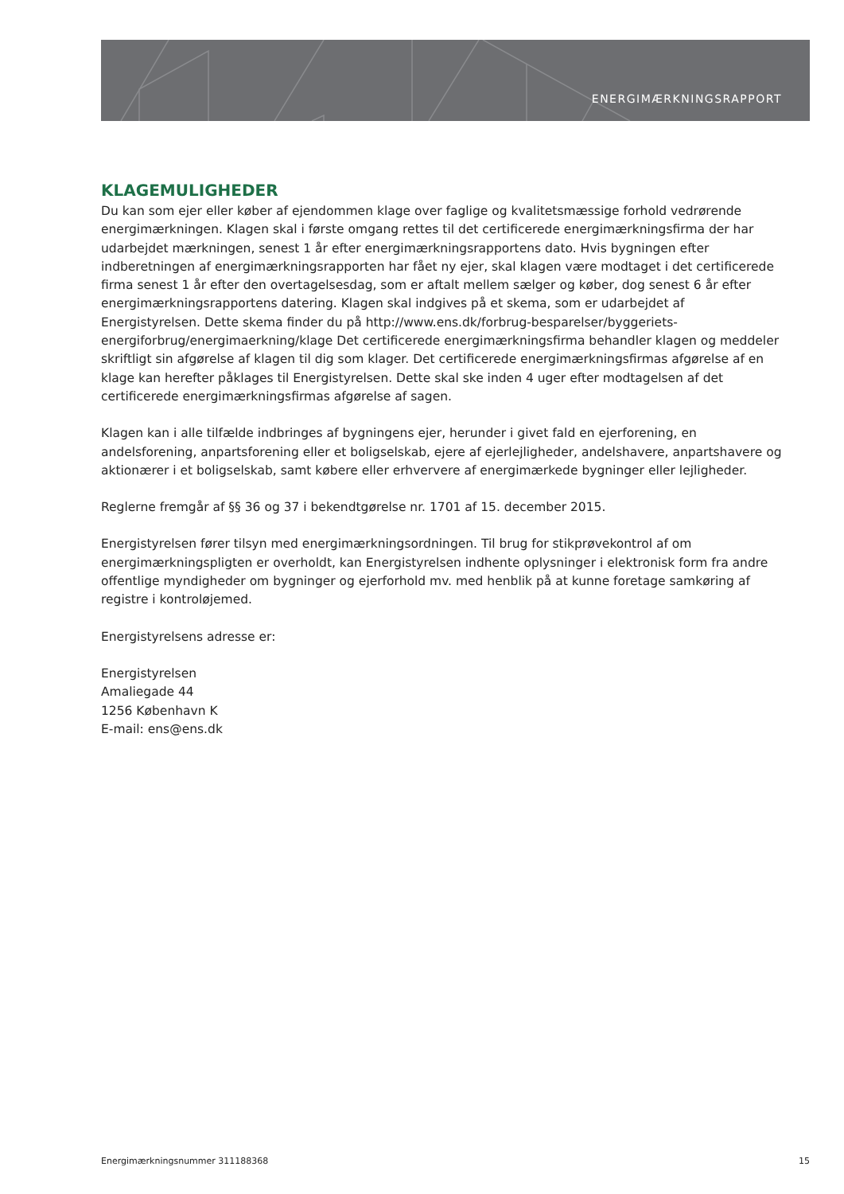ENERGIMÆRKNINGSRAPPORT
KLAGEMULIGHEDER
Du kan som ejer eller køber af ejendommen klage over faglige og kvalitetsmæssige forhold vedrørende energimærkningen. Klagen skal i første omgang rettes til det certificerede energimærkningsfirma der har udarbejdet mærkningen, senest 1 år efter energimærkningsrapportens dato. Hvis bygningen efter indberetningen af energimærkningsrapporten har fået ny ejer, skal klagen være modtaget i det certificerede firma senest 1 år efter den overtagelsesdag, som er aftalt mellem sælger og køber, dog senest 6 år efter energimærkningsrapportens datering. Klagen skal indgives på et skema, som er udarbejdet af Energistyrelsen. Dette skema finder du på http://www.ens.dk/forbrug-besparelser/byggeriets-energiforbrug/energimaerkning/klage Det certificerede energimærkningsfirma behandler klagen og meddeler skriftligt sin afgørelse af klagen til dig som klager. Det certificerede energimærkningsfirmas afgørelse af en klage kan herefter påklages til Energistyrelsen. Dette skal ske inden 4 uger efter modtagelsen af det certificerede energimærkningsfirmas afgørelse af sagen.
Klagen kan i alle tilfælde indbringes af bygningens ejer, herunder i givet fald en ejerforening, en andelsforening, anpartsforening eller et boligselskab, ejere af ejerlejligheder, andelshavere, anpartshavere og aktionærer i et boligselskab, samt købere eller erhververe af energimærkede bygninger eller lejligheder.
Reglerne fremgår af §§ 36 og 37 i bekendtgørelse nr. 1701 af 15. december 2015.
Energistyrelsen fører tilsyn med energimærkningsordningen. Til brug for stikprøvekontrol af om energimærkningspligten er overholdt, kan Energistyrelsen indhente oplysninger i elektronisk form fra andre offentlige myndigheder om bygninger og ejerforhold mv. med henblik på at kunne foretage samkøring af registre i kontroløjemed.
Energistyrelsens adresse er:
Energistyrelsen
Amaliegade 44
1256 København K
E-mail: ens@ens.dk
Energimærkningsnummer 311188368 15